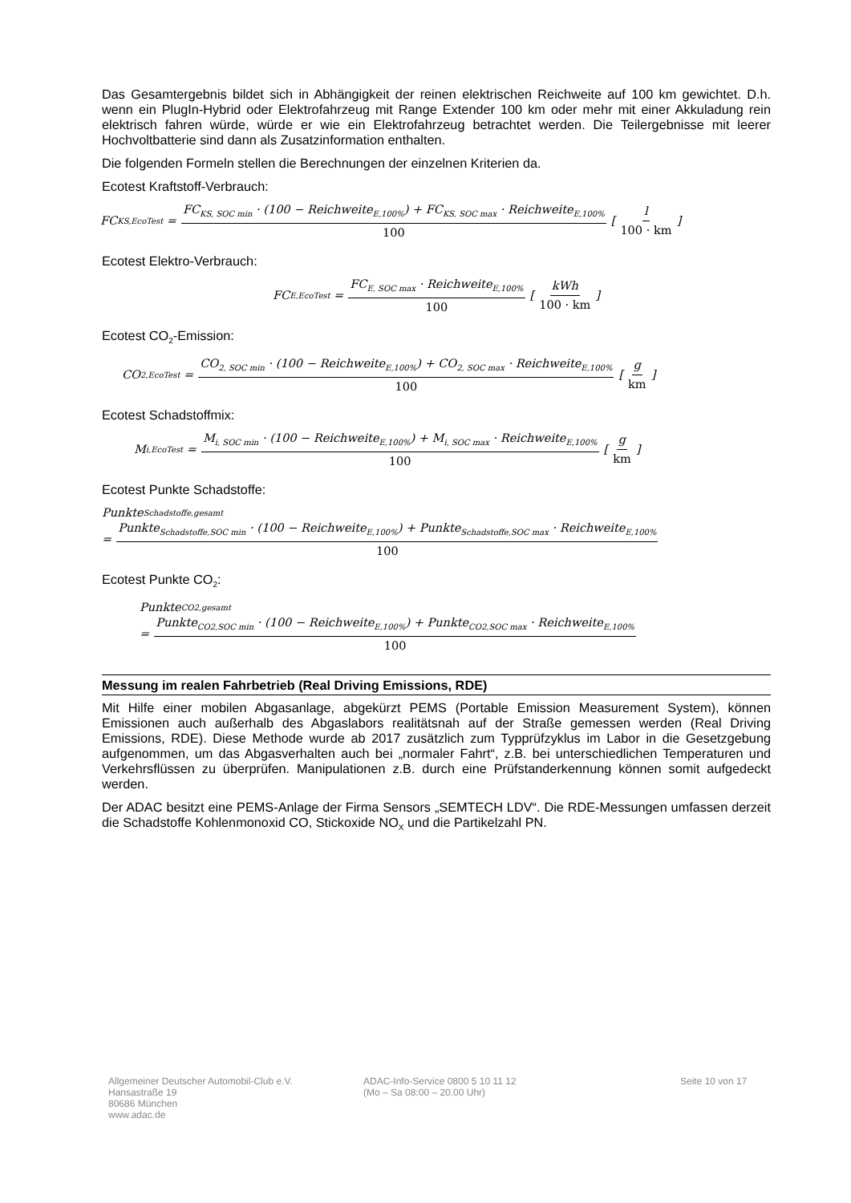Das Gesamtergebnis bildet sich in Abhängigkeit der reinen elektrischen Reichweite auf 100 km gewichtet. D.h. wenn ein PlugIn-Hybrid oder Elektrofahrzeug mit Range Extender 100 km oder mehr mit einer Akkuladung rein elektrisch fahren würde, würde er wie ein Elektrofahrzeug betrachtet werden. Die Teilergebnisse mit leerer Hochvoltbatterie sind dann als Zusatzinformation enthalten.
Die folgenden Formeln stellen die Berechnungen der einzelnen Kriterien da.
Ecotest Kraftstoff-Verbrauch:
FC<sub>KS,EcoTest</sub> = FC<sub>KS, SOC min</sub> · (100 − Reichweite<sub>E,100%</sub>) + FC<sub>KS, SOC max</sub> · Reichweite<sub>E,100%</sub> 100 [l 100 · km]
Ecotest Elektro-Verbrauch:
FC<sub>E,EcoTest</sub> = FC<sub>E, SOC max</sub> · Reichweite<sub>E,100%</sub> 100 [kWh 100 · km]
Ecotest CO<sub>2</sub>-Emission:
CO<sub>2,EcoTest</sub> = CO<sub>2, SOC min</sub> · (100 − Reichweite<sub>E,100%</sub>) + CO<sub>2, SOC max</sub> · Reichweite<sub>E,100%</sub> 100 [g km]
Ecotest Schadstoffmix:
M<sub>i,EcoTest</sub> = M<sub>i, SOC min</sub> · (100 − Reichweite<sub>E,100%</sub>) + M<sub>i, SOC max</sub> · Reichweite<sub>E,100%</sub> 100 [g km]
Ecotest Punkte Schadstoffe:
Punkte<sub>Schadstoffe,gesamt</sub>
= Punkte<sub>Schadstoffe,SOC min</sub> · (100 − Reichweite<sub>E,100%</sub>) + Punkte<sub>Schadstoffe,SOC max</sub> · Reichweite<sub>E,100%</sub> 100
Ecotest Punkte CO<sub>2</sub>:
Punkte<sub>CO2,gesamt</sub>
= Punkte<sub>CO2,SOC min</sub> · (100 − Reichweite<sub>E,100%</sub>) + Punkte<sub>CO2,SOC max</sub> · Reichweite<sub>E,100%</sub> 100
Messung im realen Fahrbetrieb (Real Driving Emissions, RDE)
Mit Hilfe einer mobilen Abgasanlage, abgekürzt PEMS (Portable Emission Measurement System), können Emissionen auch außerhalb des Abgaslabors realitätsnah auf der Straße gemessen werden (Real Driving Emissions, RDE). Diese Methode wurde ab 2017 zusätzlich zum Typprüfzyklus im Labor in die Gesetzgebung aufgenommen, um das Abgasverhalten auch bei „normaler Fahrt“, z.B. bei unterschiedlichen Temperaturen und Verkehrsflüssen zu überprüfen. Manipulationen z.B. durch eine Prüfstanderkennung können somit aufgedeckt werden.
Der ADAC besitzt eine PEMS-Anlage der Firma Sensors „SEMTECH LDV“. Die RDE-Messungen umfassen derzeit die Schadstoffe Kohlenmonoxid CO, Stickoxide NO<sub>X</sub> und die Partikelzahl PN.
Allgemeiner Deutscher Automobil-Club e.V.
Hansastraße 19
80686 München
www.adac.de
ADAC-Info-Service 0800 5 10 11 12
(Mo – Sa 08:00 – 20.00 Uhr)
Seite 10 von 17